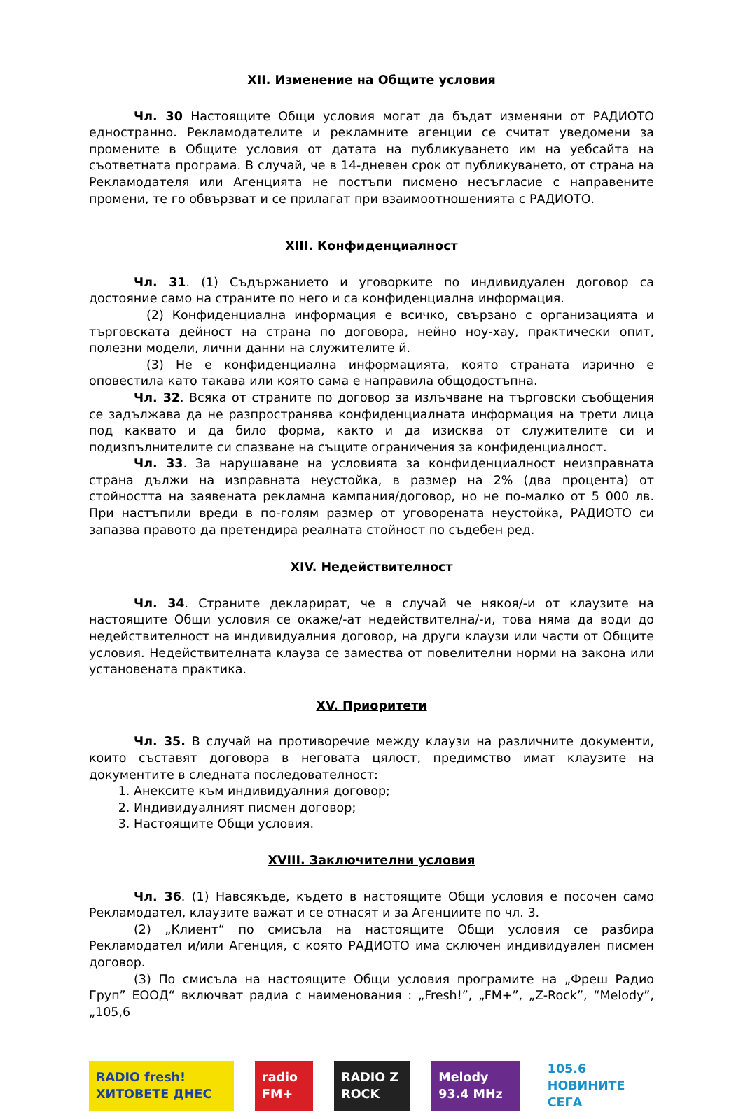XII. Изменение на Общите условия
Чл. 30 Настоящите Общи условия могат да бъдат изменяни от РАДИОТО едностранно. Рекламодателите и рекламните агенции се считат уведомени за промените в Общите условия от датата на публикуването им на уебсайта на съответната програма. В случай, че в 14-дневен срок от публикуването, от страна на Рекламодателя или Агенцията не постъпи писмено несъгласие с направените промени, те го обвързват и се прилагат при взаимоотношенията с РАДИОТО.
XIII. Конфиденциалност
Чл. 31. (1) Съдържанието и уговорките по индивидуален договор са достояние само на страните по него и са конфиденциална информация.
(2) Конфиденциална информация е всичко, свързано с организацията и търговската дейност на страна по договора, нейно ноу-хау, практически опит, полезни модели, лични данни на служителите й.
(3) Не е конфиденциална информацията, която страната изрично е оповестила като такава или която сама е направила общодостъпна.
Чл. 32. Всяка от страните по договор за излъчване на търговски съобщения се задължава да не разпространява конфиденциалната информация на трети лица под каквато и да било форма, както и да изисква от служителите си и подизпълнителите си спазване на същите ограничения за конфиденциалност.
Чл. 33. За нарушаване на условията за конфиденциалност неизправната страна дължи на изправната неустойка, в размер на 2% (два процента) от стойността на заявената рекламна кампания/договор, но не по-малко от 5 000 лв. При настъпили вреди в по-голям размер от уговорената неустойка, РАДИОТО си запазва правото да претендира реалната стойност по съдебен ред.
XIV. Недействителност
Чл. 34. Страните декларират, че в случай че някоя/-и от клаузите на настоящите Общи условия се окаже/-ат недействителна/-и, това няма да води до недействителност на индивидуалния договор, на други клаузи или части от Общите условия. Недействителната клауза се замества от повелителни норми на закона или установената практика.
XV. Приоритети
Чл. 35. В случай на противоречие между клаузи на различните документи, които съставят договора в неговата цялост, предимство имат клаузите на документите в следната последователност:
1. Анексите към индивидуалния договор;
2. Индивидуалният писмен договор;
3. Настоящите Общи условия.
XVIII. Заключителни условия
Чл. 36. (1) Навсякъде, където в настоящите Общи условия е посочен само Рекламодател, клаузите важат и се отнасят и за Агенциите по чл. 3.
(2) „Клиент“ по смисъла на настоящите Общи условия се разбира Рекламодател и/или Агенция, с която РАДИОТО има сключен индивидуален писмен договор.
(3) По смисъла на настоящите Общи условия програмите на „Фреш Радио Груп” ЕООД“ включват радиа с наименования : „Fresh!”, „FM+”, „Z-Rock”, “Melody”, „105,6
RADIO fresh! ХИТОВЕТЕ ДНЕС radio FM+ RADIO Z ROCK Melody 93.4 MHz 105.6 НОВИНИТЕ СЕГА